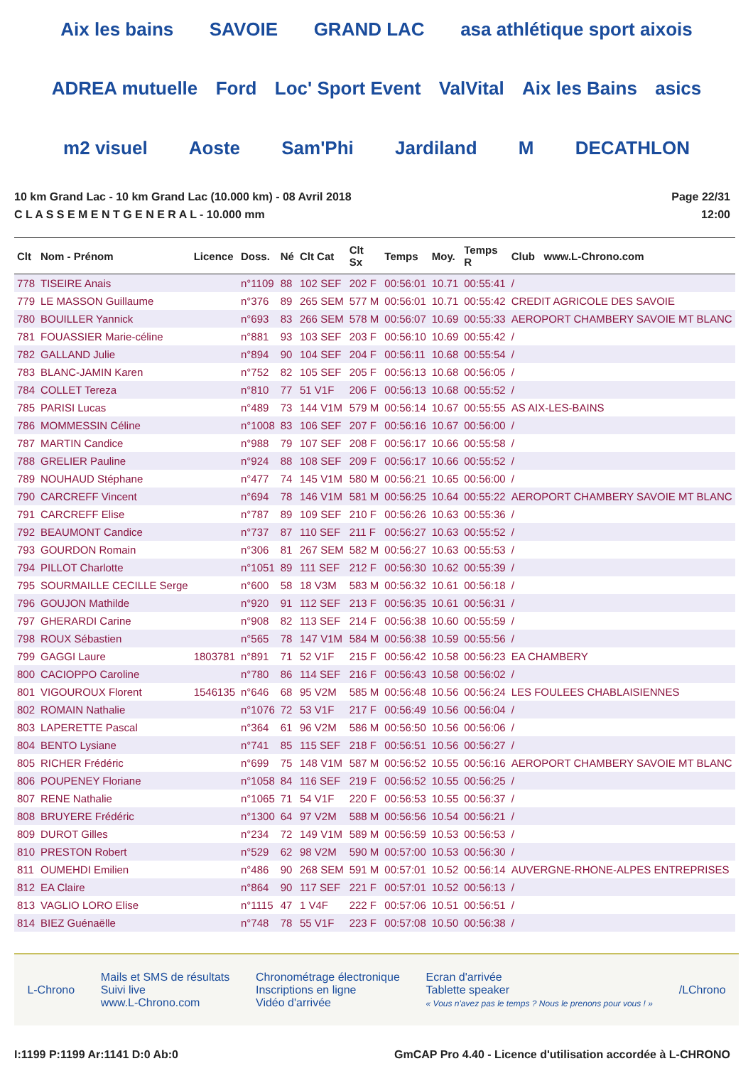Aix les bains SAVOIE GRAND LAC asa athlétique sport aixois ADREA mutuelle Ford Loc' Sport Event ValVital Aix les Bains asics m2 visuel Aoste Sam'Phi Jardiland M DECATHLON
10 km Grand Lac - 10 km Grand Lac (10.000 km) - 08 Avril 2018
C L A S S E M E N T G E N E R A L - 10.000 mm
Page 22/31
12:00
| Clt | Nom - Prénom | Licence | Doss. | Né | Clt Cat | Clt Sx | Temps | Moy. | Temps R | Club www.L-Chrono.com |
| --- | --- | --- | --- | --- | --- | --- | --- | --- | --- | --- |
| 778 | TISEIRE Anais | | n°1109 | 88 | 102 SEF | 202 F | 00:56:01 | 10.71 | 00:55:41 | / |
| 779 | LE MASSON Guillaume | | n°376 | 89 | 265 SEM | 577 M | 00:56:01 | 10.71 | 00:55:42 | CREDIT AGRICOLE DES SAVOIE |
| 780 | BOUILLER Yannick | | n°693 | 83 | 266 SEM | 578 M | 00:56:07 | 10.69 | 00:55:33 | AEROPORT CHAMBERY SAVOIE MT BLANC |
| 781 | FOUASSIER Marie-céline | | n°881 | 93 | 103 SEF | 203 F | 00:56:10 | 10.69 | 00:55:42 | / |
| 782 | GALLAND Julie | | n°894 | 90 | 104 SEF | 204 F | 00:56:11 | 10.68 | 00:55:54 | / |
| 783 | BLANC-JAMIN Karen | | n°752 | 82 | 105 SEF | 205 F | 00:56:13 | 10.68 | 00:56:05 | / |
| 784 | COLLET Tereza | | n°810 | 77 | 51 V1F | 206 F | 00:56:13 | 10.68 | 00:55:52 | / |
| 785 | PARISI Lucas | | n°489 | 73 | 144 V1M | 579 M | 00:56:14 | 10.67 | 00:55:55 | AS AIX-LES-BAINS |
| 786 | MOMMESSIN Céline | | n°1008 | 83 | 106 SEF | 207 F | 00:56:16 | 10.67 | 00:56:00 | / |
| 787 | MARTIN Candice | | n°988 | 79 | 107 SEF | 208 F | 00:56:17 | 10.66 | 00:55:58 | / |
| 788 | GRELIER Pauline | | n°924 | 88 | 108 SEF | 209 F | 00:56:17 | 10.66 | 00:55:52 | / |
| 789 | NOUHAUD Stéphane | | n°477 | 74 | 145 V1M | 580 M | 00:56:21 | 10.65 | 00:56:00 | / |
| 790 | CARCREFF Vincent | | n°694 | 78 | 146 V1M | 581 M | 00:56:25 | 10.64 | 00:55:22 | AEROPORT CHAMBERY SAVOIE MT BLANC |
| 791 | CARCREFF Elise | | n°787 | 89 | 109 SEF | 210 F | 00:56:26 | 10.63 | 00:55:36 | / |
| 792 | BEAUMONT Candice | | n°737 | 87 | 110 SEF | 211 F | 00:56:27 | 10.63 | 00:55:52 | / |
| 793 | GOURDON Romain | | n°306 | 81 | 267 SEM | 582 M | 00:56:27 | 10.63 | 00:55:53 | / |
| 794 | PILLOT Charlotte | | n°1051 | 89 | 111 SEF | 212 F | 00:56:30 | 10.62 | 00:55:39 | / |
| 795 | SOURMAILLE CECILLE Serge | | n°600 | 58 | 18 V3M | 583 M | 00:56:32 | 10.61 | 00:56:18 | / |
| 796 | GOUJON Mathilde | | n°920 | 91 | 112 SEF | 213 F | 00:56:35 | 10.61 | 00:56:31 | / |
| 797 | GHERARDI Carine | | n°908 | 82 | 113 SEF | 214 F | 00:56:38 | 10.60 | 00:55:59 | / |
| 798 | ROUX Sébastien | | n°565 | 78 | 147 V1M | 584 M | 00:56:38 | 10.59 | 00:55:56 | / |
| 799 | GAGGI Laure | 1803781 | n°891 | 71 | 52 V1F | 215 F | 00:56:42 | 10.58 | 00:56:23 | EA CHAMBERY |
| 800 | CACIOPPO Caroline | | n°780 | 86 | 114 SEF | 216 F | 00:56:43 | 10.58 | 00:56:02 | / |
| 801 | VIGOUROUX Florent | 1546135 | n°646 | 68 | 95 V2M | 585 M | 00:56:48 | 10.56 | 00:56:24 | LES FOULEES CHABLAISIENNES |
| 802 | ROMAIN Nathalie | | n°1076 | 72 | 53 V1F | 217 F | 00:56:49 | 10.56 | 00:56:04 | / |
| 803 | LAPERETTE Pascal | | n°364 | 61 | 96 V2M | 586 M | 00:56:50 | 10.56 | 00:56:06 | / |
| 804 | BENTO Lysiane | | n°741 | 85 | 115 SEF | 218 F | 00:56:51 | 10.56 | 00:56:27 | / |
| 805 | RICHER Frédéric | | n°699 | 75 | 148 V1M | 587 M | 00:56:52 | 10.55 | 00:56:16 | AEROPORT CHAMBERY SAVOIE MT BLANC |
| 806 | POUPENEY Floriane | | n°1058 | 84 | 116 SEF | 219 F | 00:56:52 | 10.55 | 00:56:25 | / |
| 807 | RENE Nathalie | | n°1065 | 71 | 54 V1F | 220 F | 00:56:53 | 10.55 | 00:56:37 | / |
| 808 | BRUYERE Frédéric | | n°1300 | 64 | 97 V2M | 588 M | 00:56:56 | 10.54 | 00:56:21 | / |
| 809 | DUROT Gilles | | n°234 | 72 | 149 V1M | 589 M | 00:56:59 | 10.53 | 00:56:53 | / |
| 810 | PRESTON Robert | | n°529 | 62 | 98 V2M | 590 M | 00:57:00 | 10.53 | 00:56:30 | / |
| 811 | OUMEHDI Emilien | | n°486 | 90 | 268 SEM | 591 M | 00:57:01 | 10.52 | 00:56:14 | AUVERGNE-RHONE-ALPES ENTREPRISES |
| 812 | EA Claire | | n°864 | 90 | 117 SEF | 221 F | 00:57:01 | 10.52 | 00:56:13 | / |
| 813 | VAGLIO LORO Elise | | n°1115 | 47 | 1 V4F | 222 F | 00:57:06 | 10.51 | 00:56:51 | / |
| 814 | BIEZ Guénaëlle | | n°748 | 78 | 55 V1F | 223 F | 00:57:08 | 10.50 | 00:56:38 | / |
L-Chrono
Mails et SMS de résultats
Suivi live
www.L-Chrono.com
Chronométrage électronique
Inscriptions en ligne
Vidéo d'arrivée
Ecran d'arrivée
Tablette speaker
« Vous n'avez pas le temps ? Nous le prenons pour vous ! »
/LChrono
I:1199 P:1199 Ar:1141 D:0 Ab:0 GmCAP Pro 4.40 - Licence d'utilisation accordée à L-CHRONO